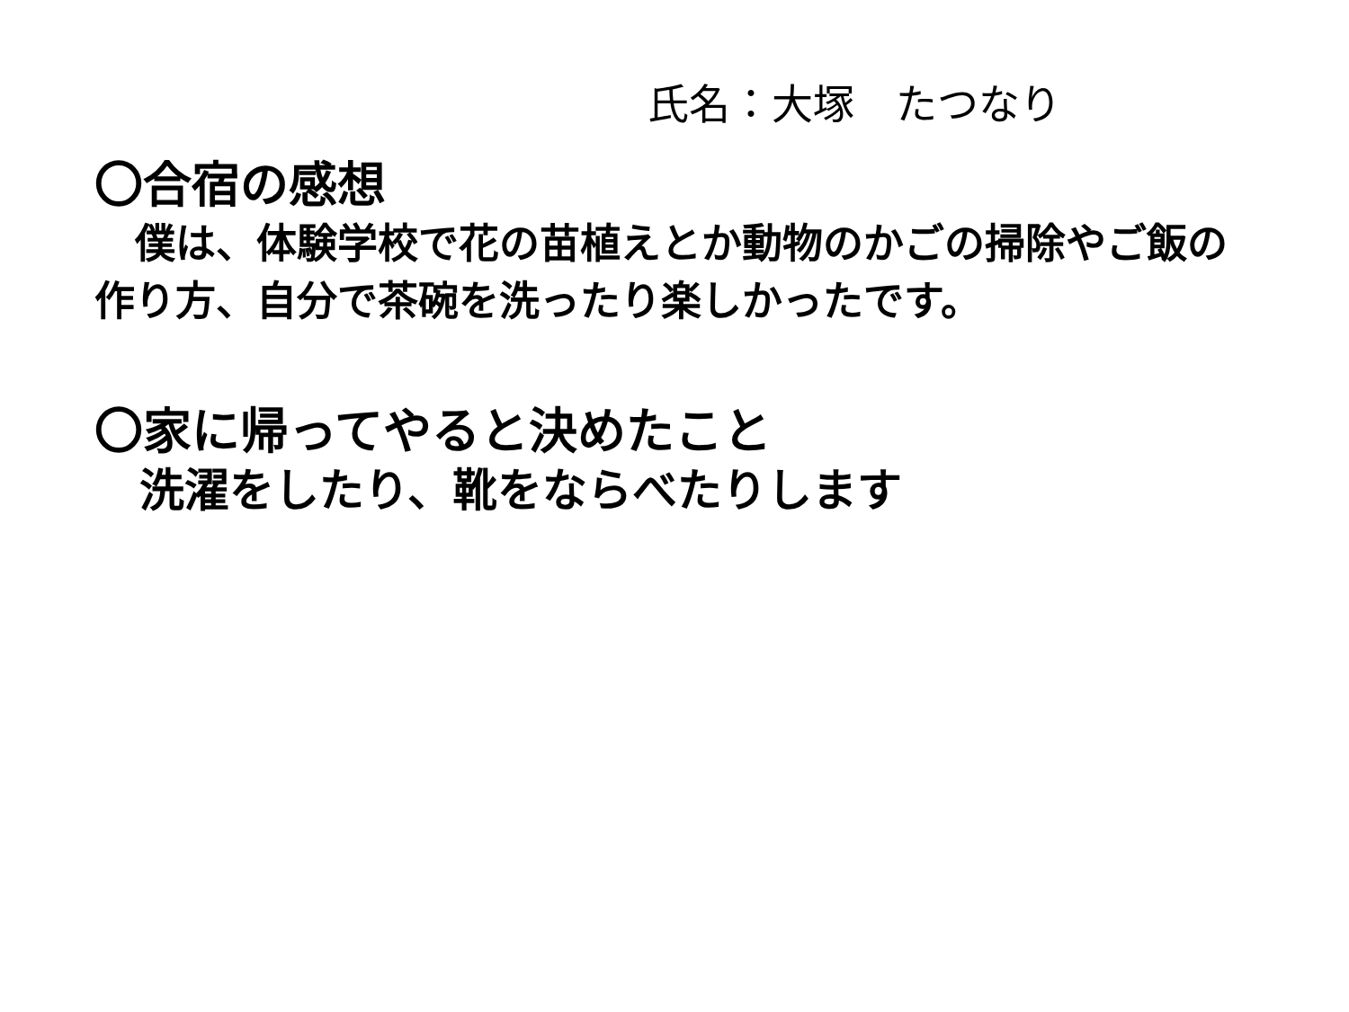氏名：大塚　たつなり
〇合宿の感想
　僕は、体験学校で花の苗植えとか動物のかごの掃除やご飯の作り方、自分で茶碗を洗ったり楽しかったです。
〇家に帰ってやると決めたこと
　洗濯をしたり、靴をならべたりします